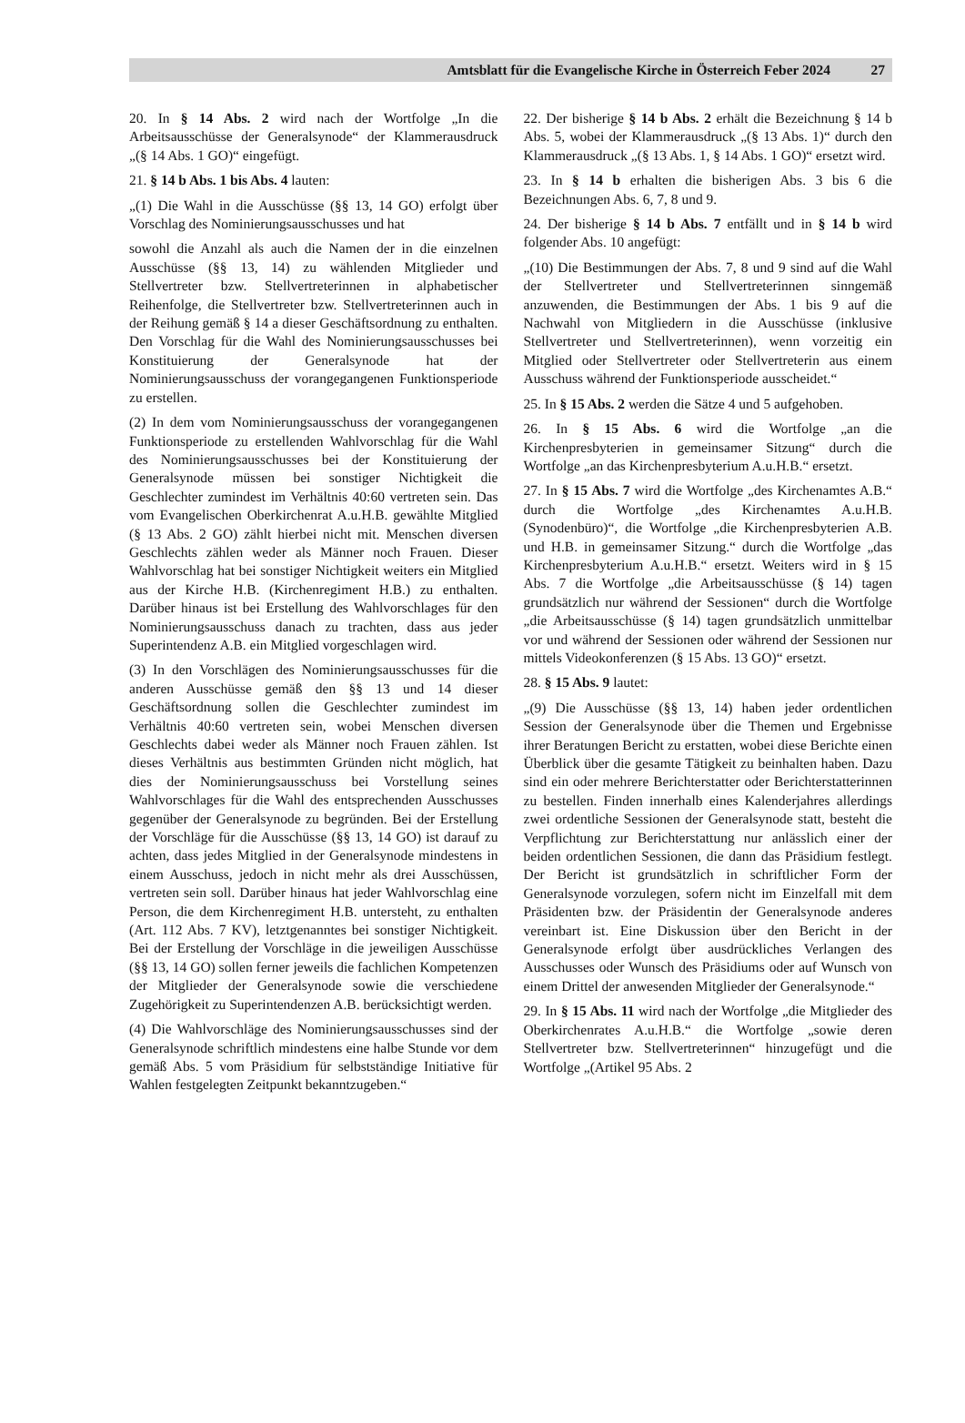Amtsblatt für die Evangelische Kirche in Österreich Feber 2024 27
20. In § 14 Abs. 2 wird nach der Wortfolge „In die Arbeitsausschüsse der Generalsynode“ der Klammerausdruck „(§ 14 Abs. 1 GO)“ eingefügt.
21. § 14 b Abs. 1 bis Abs. 4 lauten:
„(1) Die Wahl in die Ausschüsse (§§ 13, 14 GO) erfolgt über Vorschlag des Nominierungsausschusses und hat
sowohl die Anzahl als auch die Namen der in die einzelnen Ausschüsse (§§ 13, 14) zu wählenden Mitglieder und Stellvertreter bzw. Stellvertreterinnen in alphabetischer Reihenfolge, die Stellvertreter bzw. Stellvertreterinnen auch in der Reihung gemäß § 14 a dieser Geschäftsordnung zu enthalten. Den Vorschlag für die Wahl des Nominierungsausschusses bei Konstituierung der Generalsynode hat der Nominierungsausschuss der vorangegangenen Funktionsperiode zu erstellen.
(2) In dem vom Nominierungsausschuss der vorangegangenen Funktionsperiode zu erstellenden Wahlvorschlag für die Wahl des Nominierungsausschusses bei der Konstituierung der Generalsynode müssen bei sonstiger Nichtigkeit die Geschlechter zumindest im Verhältnis 40:60 vertreten sein. Das vom Evangelischen Oberkirchenrat A.u.H.B. gewählte Mitglied (§ 13 Abs. 2 GO) zählt hierbei nicht mit. Menschen diversen Geschlechts zählen weder als Männer noch Frauen. Dieser Wahlvorschlag hat bei sonstiger Nichtigkeit weiters ein Mitglied aus der Kirche H.B. (Kirchenregiment H.B.) zu enthalten. Darüber hinaus ist bei Erstellung des Wahlvorschlages für den Nominierungsausschuss danach zu trachten, dass aus jeder Superintendenz A.B. ein Mitglied vorgeschlagen wird.
(3) In den Vorschlägen des Nominierungsausschusses für die anderen Ausschüsse gemäß den §§ 13 und 14 dieser Geschäftsordnung sollen die Geschlechter zumindest im Verhältnis 40:60 vertreten sein, wobei Menschen diversen Geschlechts dabei weder als Männer noch Frauen zählen. Ist dieses Verhältnis aus bestimmten Gründen nicht möglich, hat dies der Nominierungsausschuss bei Vorstellung seines Wahlvorschlages für die Wahl des entsprechenden Ausschusses gegenüber der Generalsynode zu begründen. Bei der Erstellung der Vorschläge für die Ausschüsse (§§ 13, 14 GO) ist darauf zu achten, dass jedes Mitglied in der Generalsynode mindestens in einem Ausschuss, jedoch in nicht mehr als drei Ausschüssen, vertreten sein soll. Darüber hinaus hat jeder Wahlvorschlag eine Person, die dem Kirchenregiment H.B. untersteht, zu enthalten (Art. 112 Abs. 7 KV), letztgenanntes bei sonstiger Nichtigkeit. Bei der Erstellung der Vorschläge in die jeweiligen Ausschüsse (§§ 13, 14 GO) sollen ferner jeweils die fachlichen Kompetenzen der Mitglieder der Generalsynode sowie die verschiedene Zugehörigkeit zu Superintendenzen A.B. berücksichtigt werden.
(4) Die Wahlvorschläge des Nominierungsausschusses sind der Generalsynode schriftlich mindestens eine halbe Stunde vor dem gemäß Abs. 5 vom Präsidium für selbstständige Initiative für Wahlen festgelegten Zeitpunkt bekanntzugeben.“
22. Der bisherige § 14 b Abs. 2 erhält die Bezeichnung § 14 b Abs. 5, wobei der Klammerausdruck „(§ 13 Abs. 1)“ durch den Klammerausdruck „(§ 13 Abs. 1, § 14 Abs. 1 GO)“ ersetzt wird.
23. In § 14 b erhalten die bisherigen Abs. 3 bis 6 die Bezeichnungen Abs. 6, 7, 8 und 9.
24. Der bisherige § 14 b Abs. 7 entfällt und in § 14 b wird folgender Abs. 10 angefügt:
„(10) Die Bestimmungen der Abs. 7, 8 und 9 sind auf die Wahl der Stellvertreter und Stellvertreterinnen sinngemäß anzuwenden, die Bestimmungen der Abs. 1 bis 9 auf die Nachwahl von Mitgliedern in die Ausschüsse (inklusive Stellvertreter und Stellvertreterinnen), wenn vorzeitig ein Mitglied oder Stellvertreter oder Stellvertreterin aus einem Ausschuss während der Funktionsperiode ausscheidet.“
25. In § 15 Abs. 2 werden die Sätze 4 und 5 aufgehoben.
26. In § 15 Abs. 6 wird die Wortfolge „an die Kirchenpresbyterien in gemeinsamer Sitzung“ durch die Wortfolge „an das Kirchenpresbyterium A.u.H.B.“ ersetzt.
27. In § 15 Abs. 7 wird die Wortfolge „des Kirchenamtes A.B.“ durch die Wortfolge „des Kirchenamtes A.u.H.B. (Synodenbüro)“, die Wortfolge „die Kirchenpresbyterien A.B. und H.B. in gemeinsamer Sitzung.“ durch die Wortfolge „das Kirchenpresbyterium A.u.H.B.“ ersetzt. Weiters wird in § 15 Abs. 7 die Wortfolge „die Arbeitsausschüsse (§ 14) tagen grundsätzlich nur während der Sessionen“ durch die Wortfolge „die Arbeitsausschüsse (§ 14) tagen grundsätzlich unmittelbar vor und während der Sessionen oder während der Sessionen nur mittels Videokonferenzen (§ 15 Abs. 13 GO)“ ersetzt.
28. § 15 Abs. 9 lautet:
„(9) Die Ausschüsse (§§ 13, 14) haben jeder ordentlichen Session der Generalsynode über die Themen und Ergebnisse ihrer Beratungen Bericht zu erstatten, wobei diese Berichte einen Überblick über die gesamte Tätigkeit zu beinhalten haben. Dazu sind ein oder mehrere Berichterstatter oder Berichterstatterinnen zu bestellen. Finden innerhalb eines Kalenderjahres allerdings zwei ordentliche Sessionen der Generalsynode statt, besteht die Verpflichtung zur Berichterstattung nur anlässlich einer der beiden ordentlichen Sessionen, die dann das Präsidium festlegt. Der Bericht ist grundsätzlich in schriftlicher Form der Generalsynode vorzulegen, sofern nicht im Einzelfall mit dem Präsidenten bzw. der Präsidentin der Generalsynode anderes vereinbart ist. Eine Diskussion über den Bericht in der Generalsynode erfolgt über ausdrückliches Verlangen des Ausschusses oder Wunsch des Präsidiums oder auf Wunsch von einem Drittel der anwesenden Mitglieder der Generalsynode.“
29. In § 15 Abs. 11 wird nach der Wortfolge „die Mitglieder des Oberkirchenrates A.u.H.B.“ die Wortfolge „sowie deren Stellvertreter bzw. Stellvertreterinnen“ hinzugefügt und die Wortfolge „(Artikel 95 Abs. 2